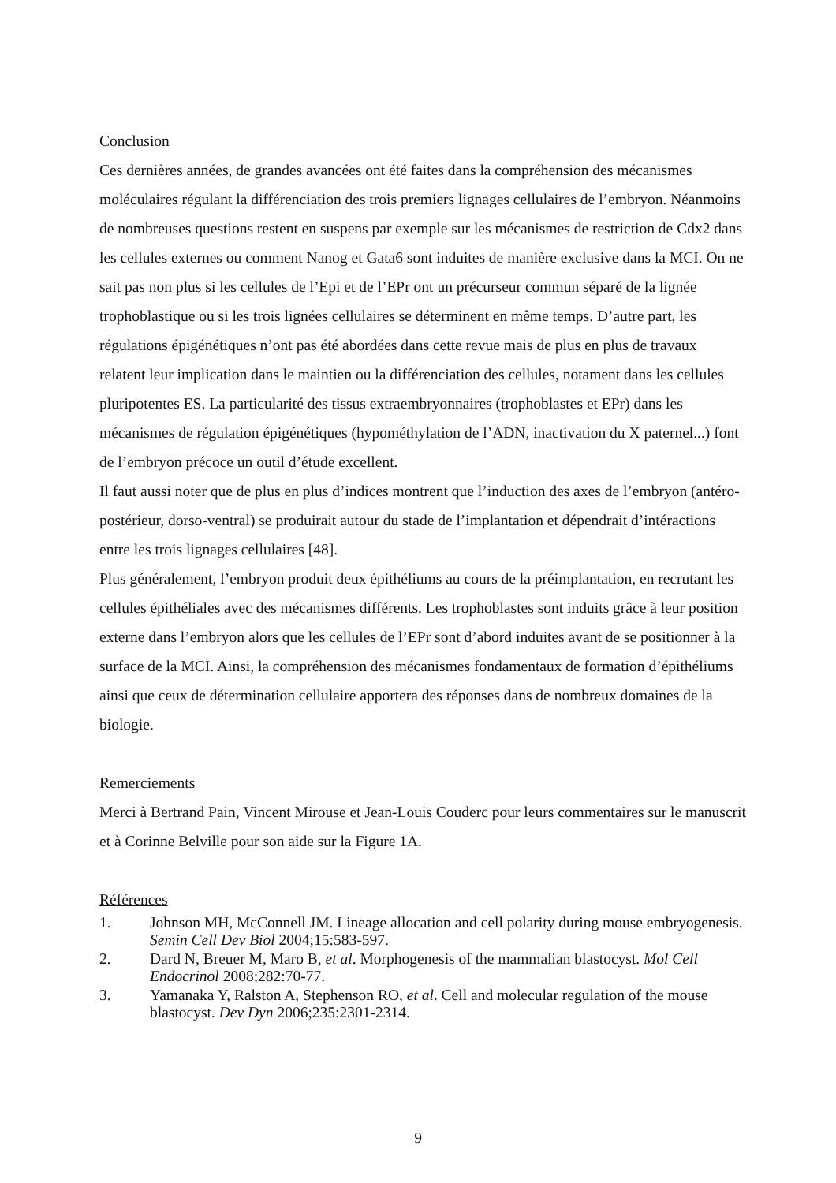Conclusion
Ces dernières années, de grandes avancées ont été faites dans la compréhension des mécanismes moléculaires régulant la différenciation des trois premiers lignages cellulaires de l’embryon. Néanmoins de nombreuses questions restent en suspens par exemple sur les mécanismes de restriction de Cdx2 dans les cellules externes ou comment Nanog et Gata6 sont induites de manière exclusive dans la MCI. On ne sait pas non plus si les cellules de l’Epi et de l’EPr ont un précurseur commun séparé de la lignée trophoblastique ou si les trois lignées cellulaires se déterminent en même temps. D’autre part, les régulations épigénétiques n’ont pas été abordées dans cette revue mais de plus en plus de travaux relatent leur implication dans le maintien ou la différenciation des cellules, notament dans les cellules pluripotentes ES. La particularité des tissus extraembryonnaires (trophoblastes et EPr) dans les mécanismes de régulation épigénétiques (hypométhylation de l’ADN, inactivation du X paternel...) font de l’embryon précoce un outil d’étude excellent.
Il faut aussi noter que de plus en plus d’indices montrent que l’induction des axes de l’embryon (antéro-postérieur, dorso-ventral) se produirait autour du stade de l’implantation et dépendrait d’intéractions entre les trois lignages cellulaires [48].
Plus généralement, l’embryon produit deux épithéliums au cours de la préimplantation, en recrutant les cellules épithéliales avec des mécanismes différents. Les trophoblastes sont induits grâce à leur position externe dans l’embryon alors que les cellules de l’EPr sont d’abord induites avant de se positionner à la surface de la MCI. Ainsi, la compréhension des mécanismes fondamentaux de formation d’épithéliums ainsi que ceux de détermination cellulaire apportera des réponses dans de nombreux domaines de la biologie.
Remerciements
Merci à Bertrand Pain, Vincent Mirouse et Jean-Louis Couderc pour leurs commentaires sur le manuscrit et à Corinne Belville pour son aide sur la Figure 1A.
Références
1. Johnson MH, McConnell JM. Lineage allocation and cell polarity during mouse embryogenesis. Semin Cell Dev Biol 2004;15:583-597.
2. Dard N, Breuer M, Maro B, et al. Morphogenesis of the mammalian blastocyst. Mol Cell Endocrinol 2008;282:70-77.
3. Yamanaka Y, Ralston A, Stephenson RO, et al. Cell and molecular regulation of the mouse blastocyst. Dev Dyn 2006;235:2301-2314.
9